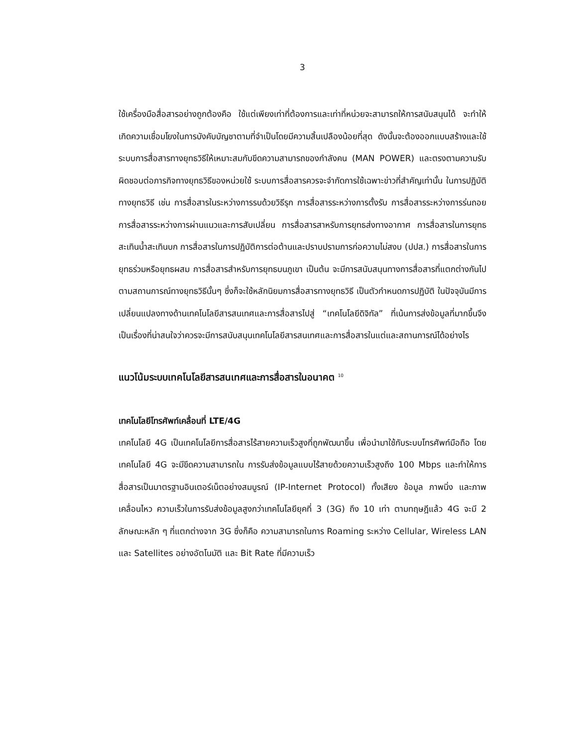3
ใช้เครื่องมือสื่อสารอย่างถูกต้องคือ ใช้แต่เพียงเท่าที่ต้องการและเท่าที่หน่วยจะสามารถให้การสนับสนุนได้ จะทำให้เกิดความเชื่อมโยงในการบังคับบัญชาตามที่จำเป็นโดยมีความสิ้นเปลืองน้อยที่สุด ดังนั้นจะต้องออกแบบสร้างและใช้ระบบการสื่อสารทางยุทธวิธีให้เหมาะสมกับขีดความสามารถของกำลังคน (MAN POWER) และตรงตามความรับผิดชอบต่อภารกิจทางยุทธวิธีของหน่วยใช้ ระบบการสื่อสารควรจะจำกัดการใช้เฉพาะข่าวที่สำคัญเท่านั้น ในการปฏิบัติทางยุทธวิธี เช่น การสื่อสารในระหว่างการรบด้วยวิธีรุก การสื่อสารระหว่างการตั้งรับ การสื่อสารระหว่างการร่นถอย การสื่อสารระหว่างการผ่านแนวและการสับเปลี่ยน การสื่อสารสาหรับการยุทธส่งทางอากาศ การสื่อสารในการยุทธสะเทินน้ำสะเทินบก การสื่อสารในการปฏิบัติการต่อต้านและปราบปรามการก่อความไม่สงบ (ปปส.) การสื่อสารในการยุทธร่วมหรือยุทธผสม การสื่อสารสำหรับการยุทธบนภูเขา เป็นต้น จะมีการสนับสนุนทางการสื่อสารที่แตกต่างกันไปตามสถานการณ์ทางยุทธวิธีนั้นๆ ซึ่งก็จะใช้หลักนิยมการสื่อสารทางยุทธวิธี เป็นตัวกำหนดการปฏิบัติ ในปัจจุบันมีการเปลี่ยนแปลงทางด้านเทคโนโลยีสารสนเทศและการสื่อสารไปสู่ “เทคโนโลยีดิจิทัล” ที่เน้นการส่งข้อมูลที่มากขึ้นจึงเป็นเรื่องที่น่าสนใจว่าควรจะมีการสนับสนุนเทคโนโลยีสารสนเทศและการสื่อสารในแต่และสถานการณ์ได้อย่างไร
แนวโน้มระบบเทคโนโลยีสารสนเทศและการสื่อสารในอนาคต <sup>10</sup>
เทคโนโลยีโทรศัพท์เคลื่อนที่ LTE/4G
เทคโนโลยี 4G เป็นเทคโนโลยีการสื่อสารไร้สายความเร็วสูงที่ถูกพัฒนาขึ้น เพื่อนำมาใช้กับระบบโทรศัพท์มือถือ โดยเทคโนโลยี 4G จะมีขีดความสามารถใน การรับส่งข้อมูลแบบไร้สายด้วยความเร็วสูงถึง 100 Mbps และทำให้การสื่อสารเป็นมาตรฐานอินเตอร์เน็ตอย่างสมบูรณ์ (IP-Internet Protocol) ทั้งเสียง ข้อมูล ภาพนิ่ง และภาพเคลื่อนไหว ความเร็วในการรับส่งข้อมูลสูงกว่าเทคโนโลยียุคที่ 3 (3G) ถึง 10 เท่า ตามทฤษฎีแล้ว 4G จะมี 2 ลักษณะหลัก ๆ ที่แตกต่างจาก 3G ซึ่งก็คือ ความสามารถในการ Roaming ระหว่าง Cellular, Wireless LAN และ Satellites อย่างอัตโนมัติ และ Bit Rate ที่มีความเร็ว